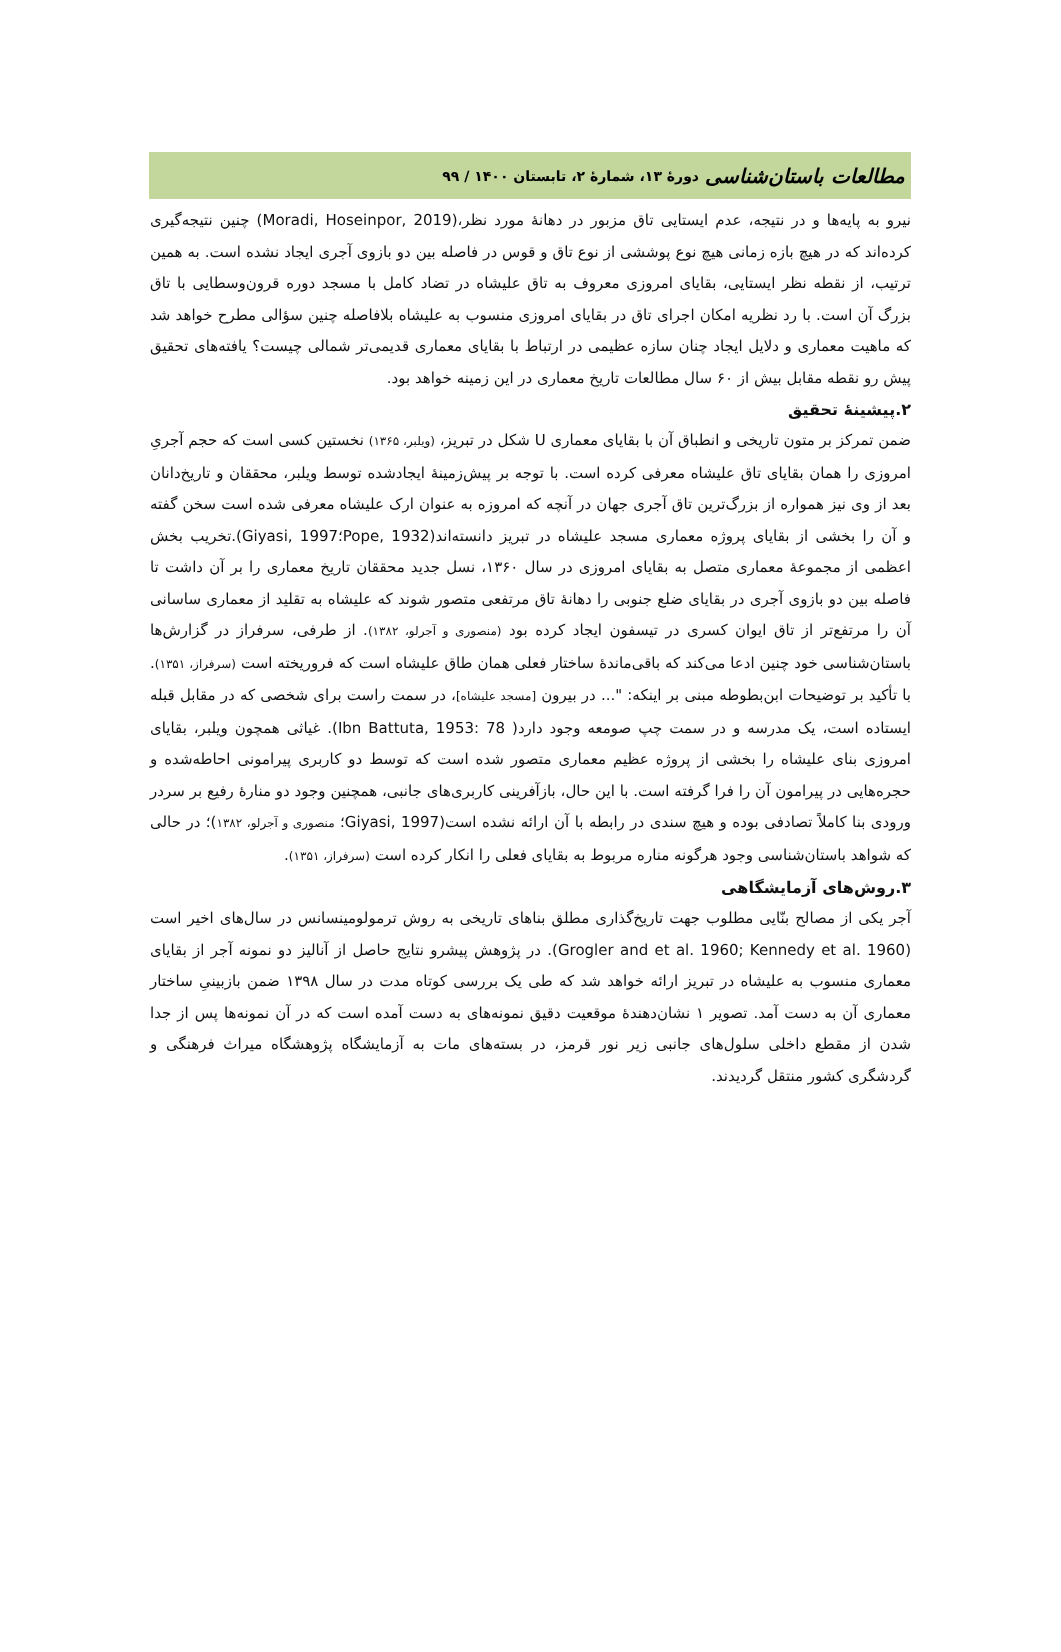مطالعات باستان‌شناسی دورهٔ ۱۳، شمارهٔ ۲، تابستان ۱۴۰۰ / ۹۹
نیرو به پایه‌ها و در نتیجه، عدم ایستایی تاق مزبور در دهانهٔ مورد نظر،(Moradi, Hoseinpor, 2019) چنین نتیجه‌گیری کرده‌اند که در هیچ بازه زمانی هیچ نوع پوششی از نوع تاق و قوس در فاصله بین دو بازوی آجری ایجاد نشده است. به همین ترتیب، از نقطه نظر ایستایی، بقایای امروزی معروف به تاق علیشاه در تضاد کامل با مسجد دوره قرون‌وسطایی با تاق بزرگ آن است. با رد نظریه امکان اجرای تاق در بقایای امروزی منسوب به علیشاه بلافاصله چنین سؤالی مطرح خواهد شد که ماهیت معماری و دلایل ایجاد چنان سازه عظیمی در ارتباط با بقایای معماری قدیمی‌تر شمالی چیست؟ یافته‌های تحقیق پیش رو نقطه مقابل بیش از ۶۰ سال مطالعات تاریخ معماری در این زمینه خواهد بود.
۲.پیشینهٔ تحقیق
ضمن تمرکز بر متون تاریخی و انطباق آن با بقایای معماری U شکل در تبریز، (ویلبر، ۱۳۶۵) نخستین کسی است که حجم آجریِ امروزی را همان بقایای تاق علیشاه معرفی کرده است. با توجه بر پیش‌زمینهٔ ایجادشده توسط ویلبر، محققان و تاریخ‌دانان بعد از وی نیز همواره از بزرگ‌ترین تاق آجری جهان در آنچه که امروزه به عنوان ارک علیشاه معرفی شده است سخن گفته و آن را بخشی از بقایای پروژه معماری مسجد علیشاه در تبریز دانسته‌اند(Pope, 1932؛Giyasi, 1997).تخریب بخش اعظمی از مجموعهٔ معماری متصل به بقایای امروزی در سال ۱۳۶۰، نسل جدید محققان تاریخ معماری را بر آن داشت تا فاصله بین دو بازوی آجری در بقایای ضلع جنوبی را دهانهٔ تاق مرتفعی متصور شوند که علیشاه به تقلید از معماری ساسانی آن را مرتفع‌تر از تاق ایوان کسری در تیسفون ایجاد کرده بود (منصوری و آجرلو، ۱۳۸۲). از طرفی، سرفراز در گزارش‌ها باستان‌شناسی خود چنین ادعا می‌کند که باقی‌ماندهٔ ساختار فعلی همان طاق علیشاه است که فروریخته است (سرفراز، ۱۳۵۱). با تأکید بر توضیحات ابن‌بطوطه مبنی بر اینکه: "... در بیرون [مسجد علیشاه]، در سمت راست برای شخصی که در مقابل قبله ایستاده است، یک مدرسه و در سمت چپ صومعه وجود دارد( Ibn Battuta, 1953: 78). غیاثی همچون ویلبر، بقایای امروزی بنای علیشاه را بخشی از پروژه عظیم معماری متصور شده است که توسط دو کاربری پیرامونی احاطه‌شده و حجره‌هایی در پیرامون آن را فرا گرفته است. با این حال، بازآفرینی کاربری‌های جانبی، همچنین وجود دو منارهٔ رفیع بر سردر ورودی بنا کاملاً تصادفی بوده و هیچ سندی در رابطه با آن ارائه نشده است(Giyasi, 1997؛ منصوری و آجرلو، ۱۳۸۲)؛ در حالی که شواهد باستان‌شناسی وجود هرگونه مناره مربوط به بقایای فعلی را انکار کرده است (سرفراز، ۱۳۵۱).
۳.روش‌های آزمایشگاهی
آجر یکی از مصالح بنّایی مطلوب جهت تاریخ‌گذاری مطلق بناهای تاریخی به روش ترمولومینسانس در سال‌های اخیر است (Grogler and et al. 1960; Kennedy et al. 1960). در پژوهش پیشرو نتایج حاصل از آنالیز دو نمونه آجر از بقایای معماری منسوب به علیشاه در تبریز ارائه خواهد شد که طی یک بررسی کوتاه مدت در سال ۱۳۹۸ ضمن بازبینیِ ساختار معماری آن به دست آمد. تصویر ۱ نشان‌دهندهٔ موقعیت دقیق نمونه‌های به دست آمده است که در آن نمونه‌ها پس از جدا شدن از مقطع داخلی سلول‌های جانبی زیر نور قرمز، در بسته‌های مات به آزمایشگاه پژوهشگاه میراث فرهنگی و گردشگری کشور منتقل گردیدند.